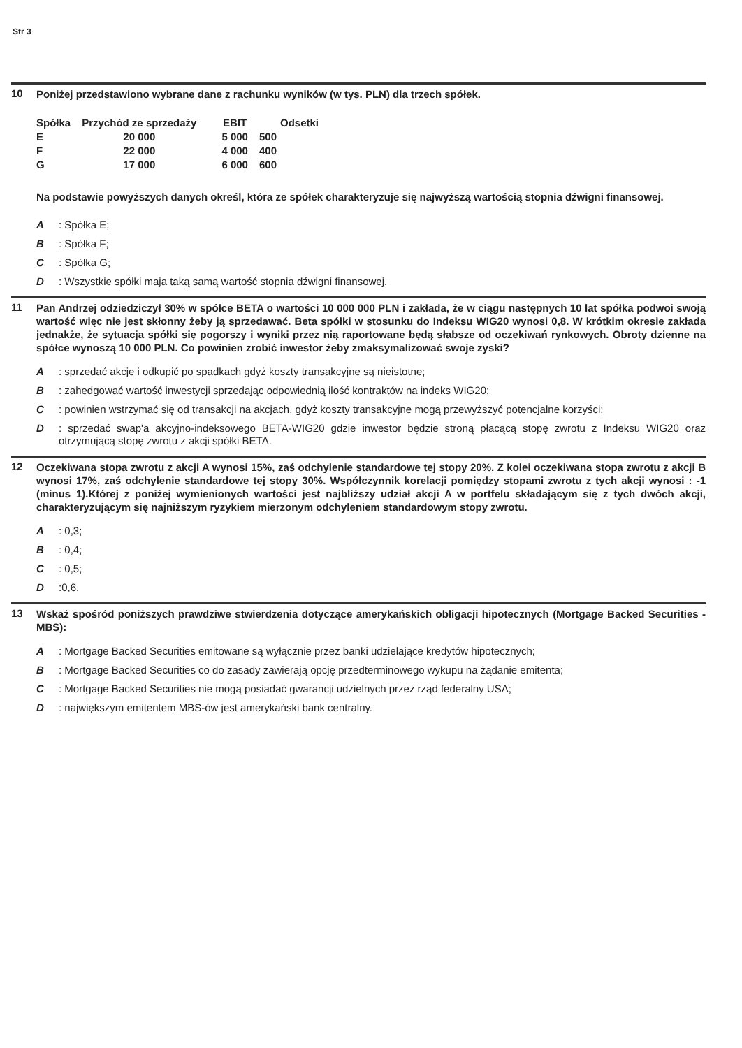Str 3
10
Poniżej przedstawiono wybrane dane z rachunku wyników (w tys. PLN) dla trzech spółek.
| Spółka | Przychód ze sprzedaży | EBIT | Odsetki |
| --- | --- | --- | --- |
| E | 20 000 | 5 000 | 500 |
| F | 22 000 | 4 000 | 400 |
| G | 17 000 | 6 000 | 600 |
Na podstawie powyższych danych określ, która ze spółek charakteryzuje się najwyższą wartością stopnia dźwigni finansowej.
A: Spółka E;
B: Spółka F;
C: Spółka G;
D: Wszystkie spółki maja taką samą wartość stopnia dźwigni finansowej.
11
Pan Andrzej odziedziczył 30% w spółce BETA o wartości 10 000 000 PLN i zakłada, że w ciągu następnych 10 lat spółka podwoi swoją wartość więc nie jest skłonny żeby ją sprzedawać. Beta spółki w stosunku do Indeksu WIG20 wynosi 0,8. W krótkim okresie zakłada jednakże, że sytuacja spółki się pogorszy i wyniki przez nią raportowane będą słabsze od oczekiwań rynkowych. Obroty dzienne na spółce wynoszą 10 000 PLN. Co powinien zrobić inwestor żeby zmaksymalizować swoje zyski?
A: sprzedać akcje i odkupić po spadkach gdyż koszty transakcyjne są nieistotne;
B: zahedgować wartość inwestycji sprzedając odpowiednią ilość kontraktów na indeks WIG20;
C: powinien wstrzymać się od transakcji na akcjach, gdyż koszty transakcyjne mogą przewyższyć potencjalne korzyści;
D: sprzedać swap'a akcyjno-indeksowego BETA-WIG20 gdzie inwestor będzie stroną płacącą stopę zwrotu z Indeksu WIG20 oraz otrzymującą stopę zwrotu z akcji spółki BETA.
12
Oczekiwana stopa zwrotu z akcji A wynosi 15%, zaś odchylenie standardowe tej stopy 20%. Z kolei oczekiwana stopa zwrotu z akcji B wynosi 17%, zaś odchylenie standardowe tej stopy 30%. Współczynnik korelacji pomiędzy stopami zwrotu z tych akcji wynosi : -1 (minus 1).Której z poniżej wymienionych wartości jest najbliższy udział akcji A w portfelu składającym się z tych dwóch akcji, charakteryzującym się najniższym ryzykiem mierzonym odchyleniem standardowym stopy zwrotu.
A: 0,3;
B: 0,4;
C: 0,5;
D:0,6.
13
Wskaż spośród poniższych prawdziwe stwierdzenia dotyczące amerykańskich obligacji hipotecznych (Mortgage Backed Securities - MBS):
A: Mortgage Backed Securities emitowane są wyłącznie przez banki udzielające kredytów hipotecznych;
B: Mortgage Backed Securities co do zasady zawierają opcję przedterminowego wykupu na żądanie emitenta;
C: Mortgage Backed Securities nie mogą posiadać gwarancji udzielnych przez rząd federalny USA;
D: największym emitentem MBS-ów jest amerykański bank centralny.